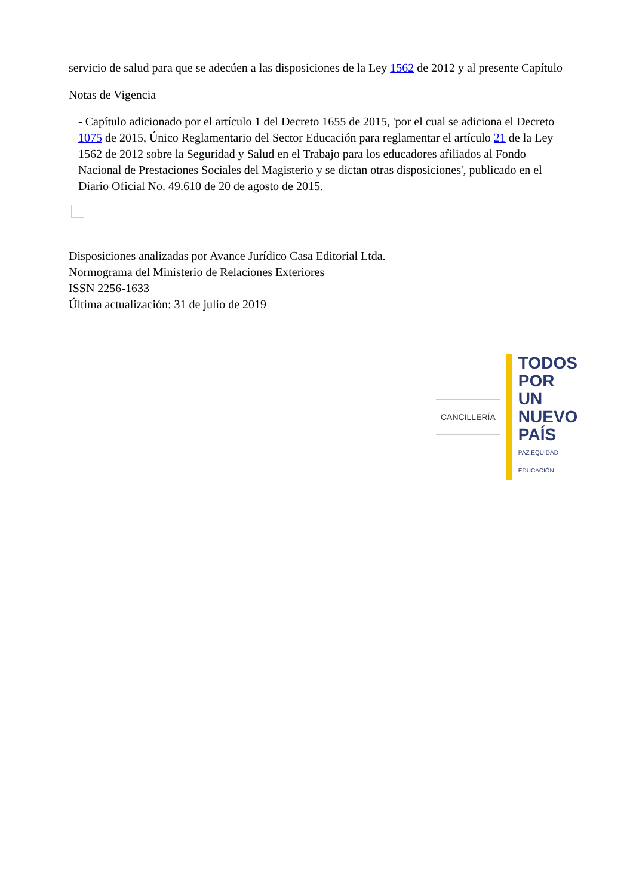servicio de salud para que se adecúen a las disposiciones de la Ley 1562 de 2012 y al presente Capítulo
Notas de Vigencia
- Capítulo adicionado por el artículo 1 del Decreto 1655 de 2015, 'por el cual se adiciona el Decreto 1075 de 2015, Único Reglamentario del Sector Educación para reglamentar el artículo 21 de la Ley 1562 de 2012 sobre la Seguridad y Salud en el Trabajo para los educadores afiliados al Fondo Nacional de Prestaciones Sociales del Magisterio y se dictan otras disposiciones', publicado en el Diario Oficial No. 49.610 de 20 de agosto de 2015.
Disposiciones analizadas por Avance Jurídico Casa Editorial Ltda.
Normograma del Ministerio de Relaciones Exteriores
ISSN 2256-1633
Última actualización: 31 de julio de 2019
CANCILLERÍA
TODOS POR UN
NUEVO PAÍS
PAZ EQUIDAD EDUCACIÓN